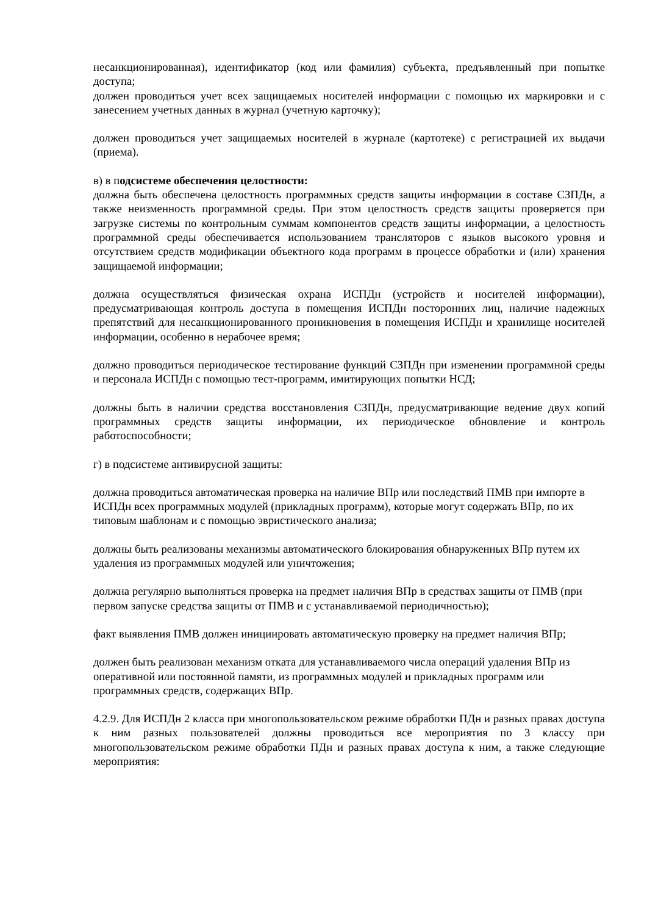несанкционированная), идентификатор (код или фамилия) субъекта, предъявленный при попытке доступа;
должен проводиться учет всех защищаемых носителей информации с помощью их маркировки и с занесением учетных данных в журнал (учетную карточку);
должен проводиться учет защищаемых носителей в журнале (картотеке) с регистрацией их выдачи (приема).
в) в подсистеме обеспечения целостности:
должна быть обеспечена целостность программных средств защиты информации в составе СЗПДн, а также неизменность программной среды. При этом целостность средств защиты проверяется при загрузке системы по контрольным суммам компонентов средств защиты информации, а целостность программной среды обеспечивается использованием трансляторов с языков высокого уровня и отсутствием средств модификации объектного кода программ в процессе обработки и (или) хранения защищаемой информации;
должна осуществляться физическая охрана ИСПДн (устройств и носителей информации), предусматривающая контроль доступа в помещения ИСПДн посторонних лиц, наличие надежных препятствий для несанкционированного проникновения в помещения ИСПДн и хранилище носителей информации, особенно в нерабочее время;
должно проводиться периодическое тестирование функций СЗПДн при изменении программной среды и персонала ИСПДн с помощью тест-программ, имитирующих попытки НСД;
должны быть в наличии средства восстановления СЗПДн, предусматривающие ведение двух копий программных средств защиты информации, их периодическое обновление и контроль работоспособности;
г) в подсистеме антивирусной защиты:
должна проводиться автоматическая проверка на наличие ВПр или последствий ПМВ при импорте в ИСПДн всех программных модулей (прикладных программ), которые могут содержать ВПр, по их типовым шаблонам и с помощью эвристического анализа;
должны быть реализованы механизмы автоматического блокирования обнаруженных ВПр путем их удаления из программных модулей или уничтожения;
должна регулярно выполняться проверка на предмет наличия ВПр в средствах защиты от ПМВ (при первом запуске средства защиты от ПМВ и с устанавливаемой периодичностью);
факт выявления ПМВ должен инициировать автоматическую проверку на предмет наличия ВПр;
должен быть реализован механизм отката для устанавливаемого числа операций удаления ВПр из оперативной или постоянной памяти, из программных модулей и прикладных программ или программных средств, содержащих ВПр.
4.2.9. Для ИСПДн 2 класса при многопользовательском режиме обработки ПДн и разных правах доступа к ним разных пользователей должны проводиться все мероприятия по 3 классу при многопользовательском режиме обработки ПДн и разных правах доступа к ним, а также следующие мероприятия: